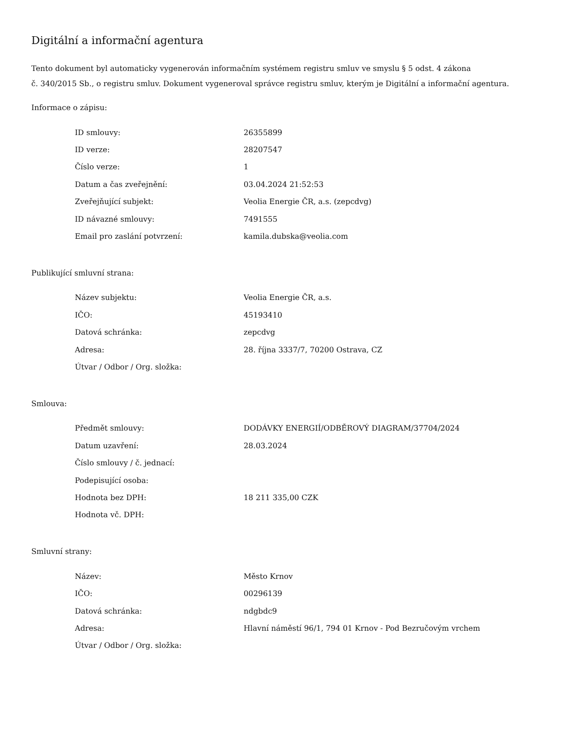Digitální a informační agentura
Tento dokument byl automaticky vygenerován informačním systémem registru smluv ve smyslu § 5 odst. 4 zákona
č. 340/2015 Sb., o registru smluv. Dokument vygeneroval správce registru smluv, kterým je Digitální a informační agentura.
Informace o zápisu:
| ID smlouvy: | 26355899 |
| ID verze: | 28207547 |
| Číslo verze: | 1 |
| Datum a čas zveřejnění: | 03.04.2024 21:52:53 |
| Zveřejňující subjekt: | Veolia Energie ČR, a.s. (zepcdvg) |
| ID návazné smlouvy: | 7491555 |
| Email pro zaslání potvrzení: | kamila.dubska@veolia.com |
Publikující smluvní strana:
| Název subjektu: | Veolia Energie ČR, a.s. |
| IČO: | 45193410 |
| Datová schránka: | zepcdvg |
| Adresa: | 28. října 3337/7, 70200 Ostrava, CZ |
| Útvar / Odbor / Org. složka: | |
Smlouva:
| Předmět smlouvy: | DODÁVKY ENERGIÍ/ODBĚROVÝ DIAGRAM/37704/2024 |
| Datum uzavření: | 28.03.2024 |
| Číslo smlouvy / č. jednací: | |
| Podepisující osoba: | |
| Hodnota bez DPH: | 18 211 335,00 CZK |
| Hodnota vč. DPH: | |
Smluvní strany:
| Název: | Město Krnov |
| IČO: | 00296139 |
| Datová schránka: | ndgbdc9 |
| Adresa: | Hlavní náměstí 96/1, 794 01 Krnov - Pod Bezručovým vrchem |
| Útvar / Odbor / Org. složka: | |